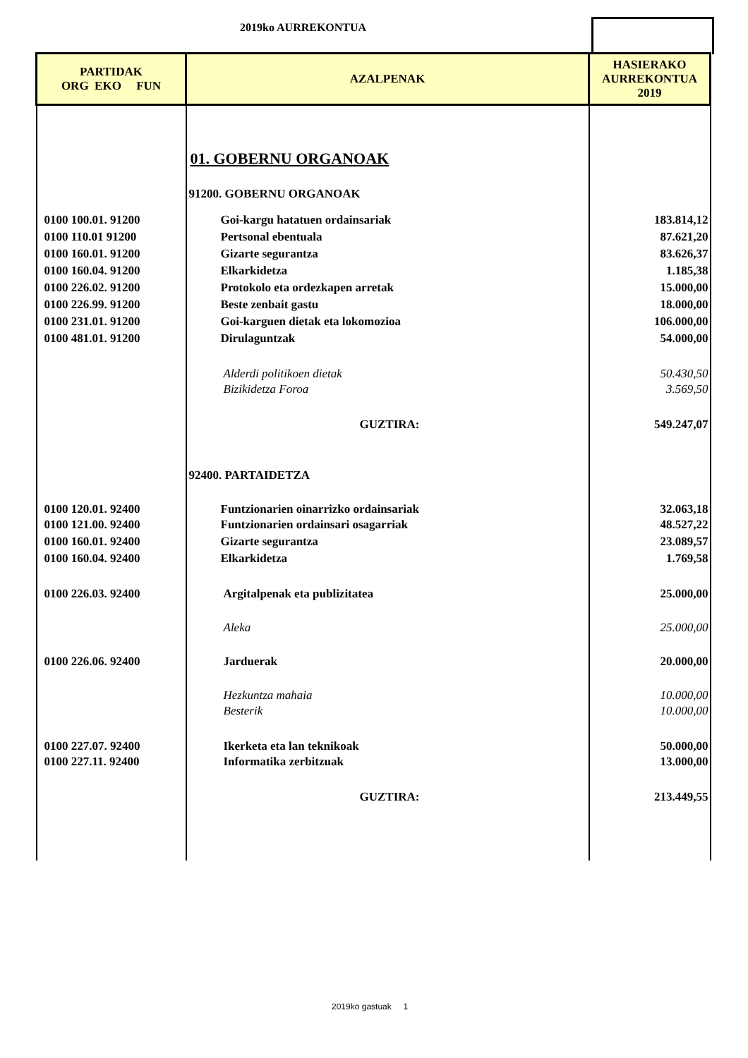2019ko AURREKONTUA
| PARTIDAK ORG EKO FUN | AZALPENAK | HASIERAKO AURREKONTUA 2019 |
| --- | --- | --- |
| | 01. GOBERNU ORGANOAK | |
| | 91200. GOBERNU ORGANOAK | |
| 0100 100.01. 91200 | Goi-kargu hatatuen ordainsariak | 183.814,12 |
| 0100 110.01 91200 | Pertsonal ebentuala | 87.621,20 |
| 0100 160.01. 91200 | Gizarte segurantza | 83.626,37 |
| 0100 160.04. 91200 | Elkarkidetza | 1.185,38 |
| 0100 226.02. 91200 | Protokolo eta ordezkapen arretak | 15.000,00 |
| 0100 226.99. 91200 | Beste zenbait gastu | 18.000,00 |
| 0100 231.01. 91200 | Goi-karguen dietak eta lokomozioa | 106.000,00 |
| 0100 481.01. 91200 | Dirulaguntzak | 54.000,00 |
| | Alderdi politikoen dietak | 50.430,50 |
| | Bizikidetza Foroa | 3.569,50 |
| | GUZTIRA: | 549.247,07 |
| | 92400. PARTAIDETZA | |
| 0100 120.01. 92400 | Funtzionarien oinarrizko ordainsariak | 32.063,18 |
| 0100 121.00. 92400 | Funtzionarien ordainsari osagarriak | 48.527,22 |
| 0100 160.01. 92400 | Gizarte segurantza | 23.089,57 |
| 0100 160.04. 92400 | Elkarkidetza | 1.769,58 |
| 0100 226.03. 92400 | Argitalpenak eta publizitatea | 25.000,00 |
| | Aleka | 25.000,00 |
| 0100 226.06. 92400 | Jarduerak | 20.000,00 |
| | Hezkuntza mahaia | 10.000,00 |
| | Besterik | 10.000,00 |
| 0100 227.07. 92400 | Ikerketa eta lan teknikoak | 50.000,00 |
| 0100 227.11. 92400 | Informatika zerbitzuak | 13.000,00 |
| | GUZTIRA: | 213.449,55 |
2019ko gastuak 1